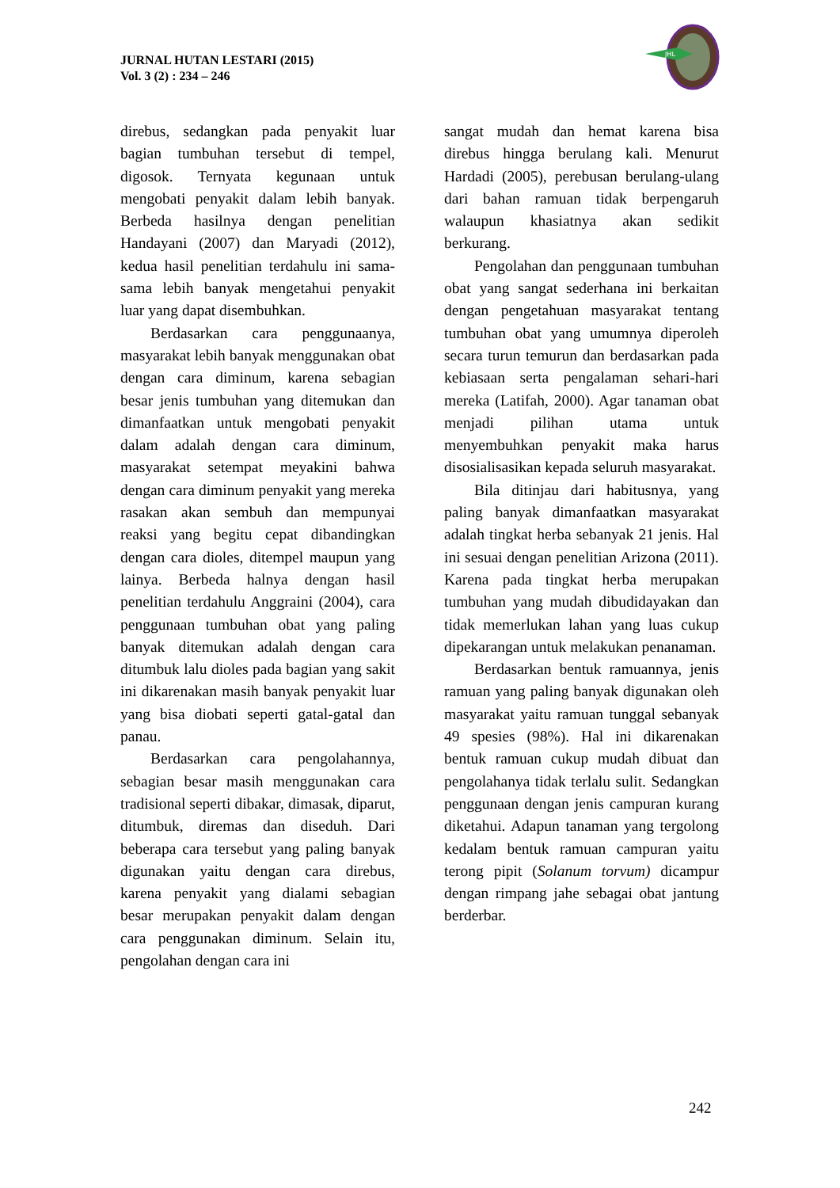JURNAL HUTAN LESTARI (2015)
Vol. 3 (2) : 234 – 246
JHL
direbus, sedangkan pada penyakit luar bagian tumbuhan tersebut di tempel, digosok. Ternyata kegunaan untuk mengobati penyakit dalam lebih banyak. Berbeda hasilnya dengan penelitian Handayani (2007) dan Maryadi (2012), kedua hasil penelitian terdahulu ini sama-sama lebih banyak mengetahui penyakit luar yang dapat disembuhkan.
Berdasarkan cara penggunaanya, masyarakat lebih banyak menggunakan obat dengan cara diminum, karena sebagian besar jenis tumbuhan yang ditemukan dan dimanfaatkan untuk mengobati penyakit dalam adalah dengan cara diminum, masyarakat setempat meyakini bahwa dengan cara diminum penyakit yang mereka rasakan akan sembuh dan mempunyai reaksi yang begitu cepat dibandingkan dengan cara dioles, ditempel maupun yang lainya. Berbeda halnya dengan hasil penelitian terdahulu Anggraini (2004), cara penggunaan tumbuhan obat yang paling banyak ditemukan adalah dengan cara ditumbuk lalu dioles pada bagian yang sakit ini dikarenakan masih banyak penyakit luar yang bisa diobati seperti gatal-gatal dan panau.
Berdasarkan cara pengolahannya, sebagian besar masih menggunakan cara tradisional seperti dibakar, dimasak, diparut, ditumbuk, diremas dan diseduh. Dari beberapa cara tersebut yang paling banyak digunakan yaitu dengan cara direbus, karena penyakit yang dialami sebagian besar merupakan penyakit dalam dengan cara penggunakan diminum. Selain itu, pengolahan dengan cara ini
sangat mudah dan hemat karena bisa direbus hingga berulang kali. Menurut Hardadi (2005), perebusan berulang-ulang dari bahan ramuan tidak berpengaruh walaupun khasiatnya akan sedikit berkurang.
Pengolahan dan penggunaan tumbuhan obat yang sangat sederhana ini berkaitan dengan pengetahuan masyarakat tentang tumbuhan obat yang umumnya diperoleh secara turun temurun dan berdasarkan pada kebiasaan serta pengalaman sehari-hari mereka (Latifah, 2000). Agar tanaman obat menjadi pilihan utama untuk menyembuhkan penyakit maka harus disosialisasikan kepada seluruh masyarakat.
Bila ditinjau dari habitusnya, yang paling banyak dimanfaatkan masyarakat adalah tingkat herba sebanyak 21 jenis. Hal ini sesuai dengan penelitian Arizona (2011). Karena pada tingkat herba merupakan tumbuhan yang mudah dibudidayakan dan tidak memerlukan lahan yang luas cukup dipekarangan untuk melakukan penanaman.
Berdasarkan bentuk ramuannya, jenis ramuan yang paling banyak digunakan oleh masyarakat yaitu ramuan tunggal sebanyak 49 spesies (98%). Hal ini dikarenakan bentuk ramuan cukup mudah dibuat dan pengolahanya tidak terlalu sulit. Sedangkan penggunaan dengan jenis campuran kurang diketahui. Adapun tanaman yang tergolong kedalam bentuk ramuan campuran yaitu terong pipit (Solanum torvum) dicampur dengan rimpang jahe sebagai obat jantung berderbar.
242